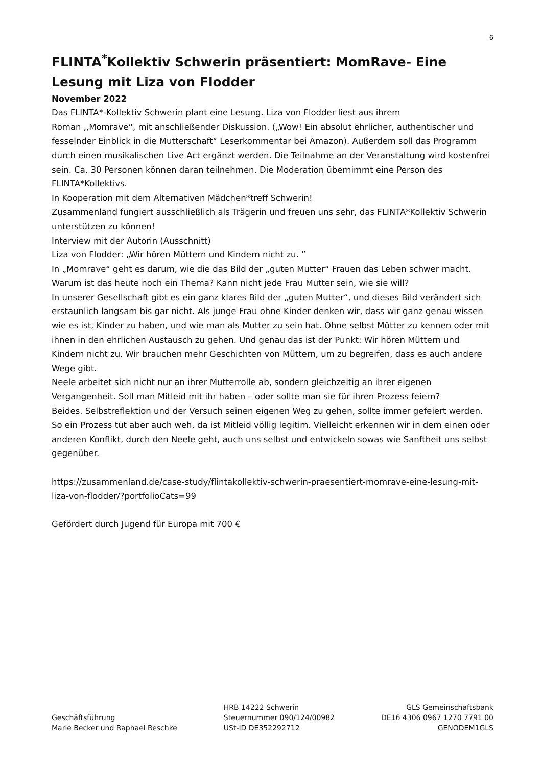6
FLINTA<sup>*</sup>Kollektiv Schwerin präsentiert: MomRave- Eine Lesung mit Liza von Flodder
November 2022
Das FLINTA*-Kollektiv Schwerin plant eine Lesung. Liza von Flodder liest aus ihrem
Roman ,,Momrave“, mit anschließender Diskussion. („Wow! Ein absolut ehrlicher, authentischer und fesselnder Einblick in die Mutterschaft“ Leserkommentar bei Amazon). Außerdem soll das Programm durch einen musikalischen Live Act ergänzt werden. Die Teilnahme an der Veranstaltung wird kostenfrei sein. Ca. 30 Personen können daran teilnehmen. Die Moderation übernimmt eine Person des FLINTA*Kollektivs.
In Kooperation mit dem Alternativen Mädchen*treff Schwerin!
Zusammenland fungiert ausschließlich als Trägerin und freuen uns sehr, das FLINTA*Kollektiv Schwerin unterstützen zu können!
Interview mit der Autorin (Ausschnitt)
Liza von Flodder: „Wir hören Müttern und Kindern nicht zu. ”
In „Momrave“ geht es darum, wie die das Bild der „guten Mutter“ Frauen das Leben schwer macht. Warum ist das heute noch ein Thema? Kann nicht jede Frau Mutter sein, wie sie will?
In unserer Gesellschaft gibt es ein ganz klares Bild der „guten Mutter“, und dieses Bild verändert sich erstaunlich langsam bis gar nicht. Als junge Frau ohne Kinder denken wir, dass wir ganz genau wissen wie es ist, Kinder zu haben, und wie man als Mutter zu sein hat. Ohne selbst Mütter zu kennen oder mit ihnen in den ehrlichen Austausch zu gehen. Und genau das ist der Punkt: Wir hören Müttern und Kindern nicht zu. Wir brauchen mehr Geschichten von Müttern, um zu begreifen, dass es auch andere Wege gibt.
Neele arbeitet sich nicht nur an ihrer Mutterrolle ab, sondern gleichzeitig an ihrer eigenen Vergangenheit. Soll man Mitleid mit ihr haben – oder sollte man sie für ihren Prozess feiern?
Beides. Selbstreflektion und der Versuch seinen eigenen Weg zu gehen, sollte immer gefeiert werden. So ein Prozess tut aber auch weh, da ist Mitleid völlig legitim. Vielleicht erkennen wir in dem einen oder anderen Konflikt, durch den Neele geht, auch uns selbst und entwickeln sowas wie Sanftheit uns selbst gegenüber.
https://zusammenland.de/case-study/flintakollektiv-schwerin-praesentiert-momrave-eine-lesung-mit-liza-von-flodder/?portfolioCats=99
Gefördert durch Jugend für Europa mit 700 €
Geschäftsführung
Marie Becker und Raphael Reschke
HRB 14222 Schwerin
Steuernummer 090/124/00982
USt-ID DE352292712
GLS Gemeinschaftsbank
DE16 4306 0967 1270 7791 00
GENODEM1GLS